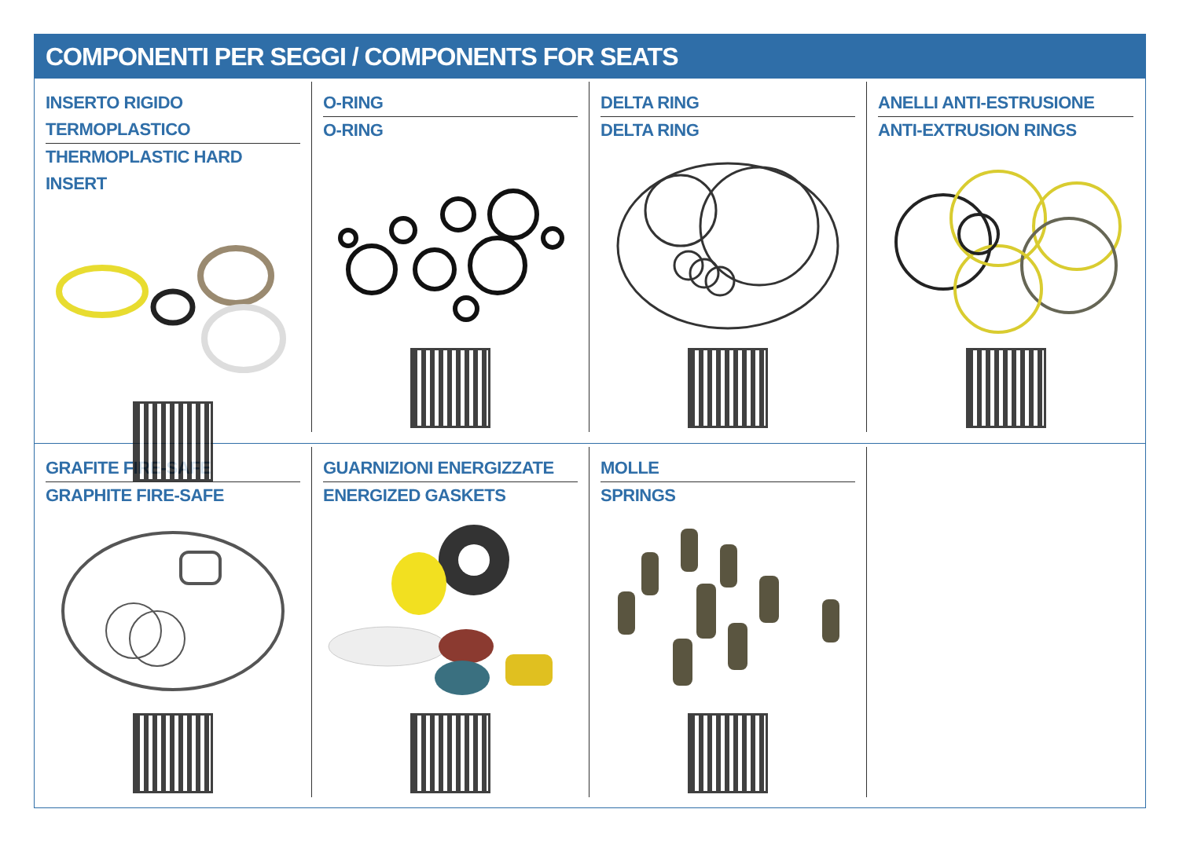COMPONENTI PER SEGGI / COMPONENTS FOR SEATS
INSERTO RIGIDO TERMOPLASTICO
THERMOPLASTIC HARD INSERT
O-RING
O-RING
DELTA RING
DELTA RING
ANELLI ANTI-ESTRUSIONE
ANTI-EXTRUSION RINGS
GRAFITE FIRE-SAFE
GRAPHITE FIRE-SAFE
GUARNIZIONI ENERGIZZATE
ENERGIZED GASKETS
MOLLE
SPRINGS